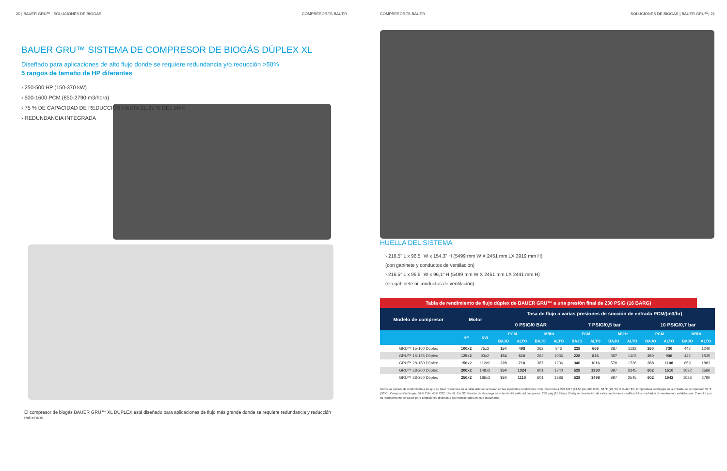20 | BAUER GRU™ | SOLUCIONES DE BIOGÁS COMPRESORES BAUER
BAUER GRU™ SISTEMA DE COMPRESOR DE BIOGÁS DÚPLEX XL
Diseñado para aplicaciones de alto flujo donde se requiere redundancia y/o reducción >50%
5 rangos de tamaño de HP diferentes
› 250-500 HP (150-370 kW)
› 500-1600 PCM (850-2790 m3/hora)
› 75 % DE CAPACIDAD DE REDUCCIÓN HASTA EL 25 % DEL MÁX
› REDUNDANCIA INTEGRADA
El compresor de biogás BAUER GRU™ XL DÚPLEX está diseñado para aplicaciones de flujo más grande donde se requiere redundancia y reducción extremas.
COMPRESORES BAUER SOLUCIONES DE BIOGÁS | BAUER GRU™| 21
HUELLA DEL SISTEMA
› 216,5" L x 96,5" W x 154,3" H (5499 mm W X 2451 mm LX 3919 mm H)
(con gabinete y conductos de ventilación)
› 216,5" L x 96,5" W x 96,1" H (5499 mm W X 2451 mm LX 2441 mm H)
(sin gabinete ni conductos de ventilación)
| Tabla de rendimiento de flujo dúplex de BAUER GRU™ a una presión final de 230 PSIG (16 BARG) | | | | | | | | | | | | | | |
| Modelo de compresor | Motor | | Tasa de flujo a varias presiones de succión de entrada PCM/(m3/hr) | | | | | | | | | | | |
| | | | 0 PSIG/0 BAR | | | | 7 PSIG/0,5 bar | | | | 10 PSIG/0,7 bar | | | |
| | HP | KW | PCM | | M³/Hr | | PCM | | M³/Hr | | PCM | | M³/Hr | |
| | | | BAJO | ALTO | BAJO | ALTO | BAJO | ALTO | BAJO | ALTO | BAJO | ALTO | BAJO | ALTO |
| GRU™ 15-100 Dúplex | 100x2 | 75x2 | 154 | 498 | 262 | 846 | 228 | 666 | 387 | 1132 | 260 | 730 | 442 | 1240 |
| GRU™ 15-125 Dúplex | 125x2 | 93x2 | 154 | 610 | 262 | 1036 | 228 | 826 | 387 | 1403 | 260 | 906 | 442 | 1539 |
| GRU™ 28-150 Dúplex | 150x2 | 112x2 | 228 | 710 | 387 | 1206 | 340 | 1016 | 578 | 1726 | 388 | 1108 | 659 | 1883 |
| GRU™ 28-200 Dúplex | 200x2 | 149x2 | 354 | 1024 | 601 | 1740 | 528 | 1380 | 897 | 2345 | 602 | 1510 | 1022 | 2566 |
| GRU™ 28-250 Dúplex | 250x2 | 186x2 | 354 | 1110 | 601 | 1886 | 528 | 1498 | 897 | 2545 | 602 | 1642 | 1023 | 2790 |
Todos los valores de rendimiento a los que se hace referencia en la tabla anterior se basan en las siguientes condiciones: Con referencia a ISO 1217 (14,50 psi (100 kPA), 68 °F (20 °C), 0 % de HR), temperatura del biogás en la entrada del compresor: 86 °F (30°C). Composición Biogás: 52% CH4, 46% CO2, 1% N2, 1% O2. Presión de descarga en el borde del patín del compresor: 230 psig (15.8 bar). Cualquier desviación de estas condiciones modificará los resultados de rendimiento establecidos. Consulte con su representante de Bauer para condiciones distintas a las mencionadas en este documento.